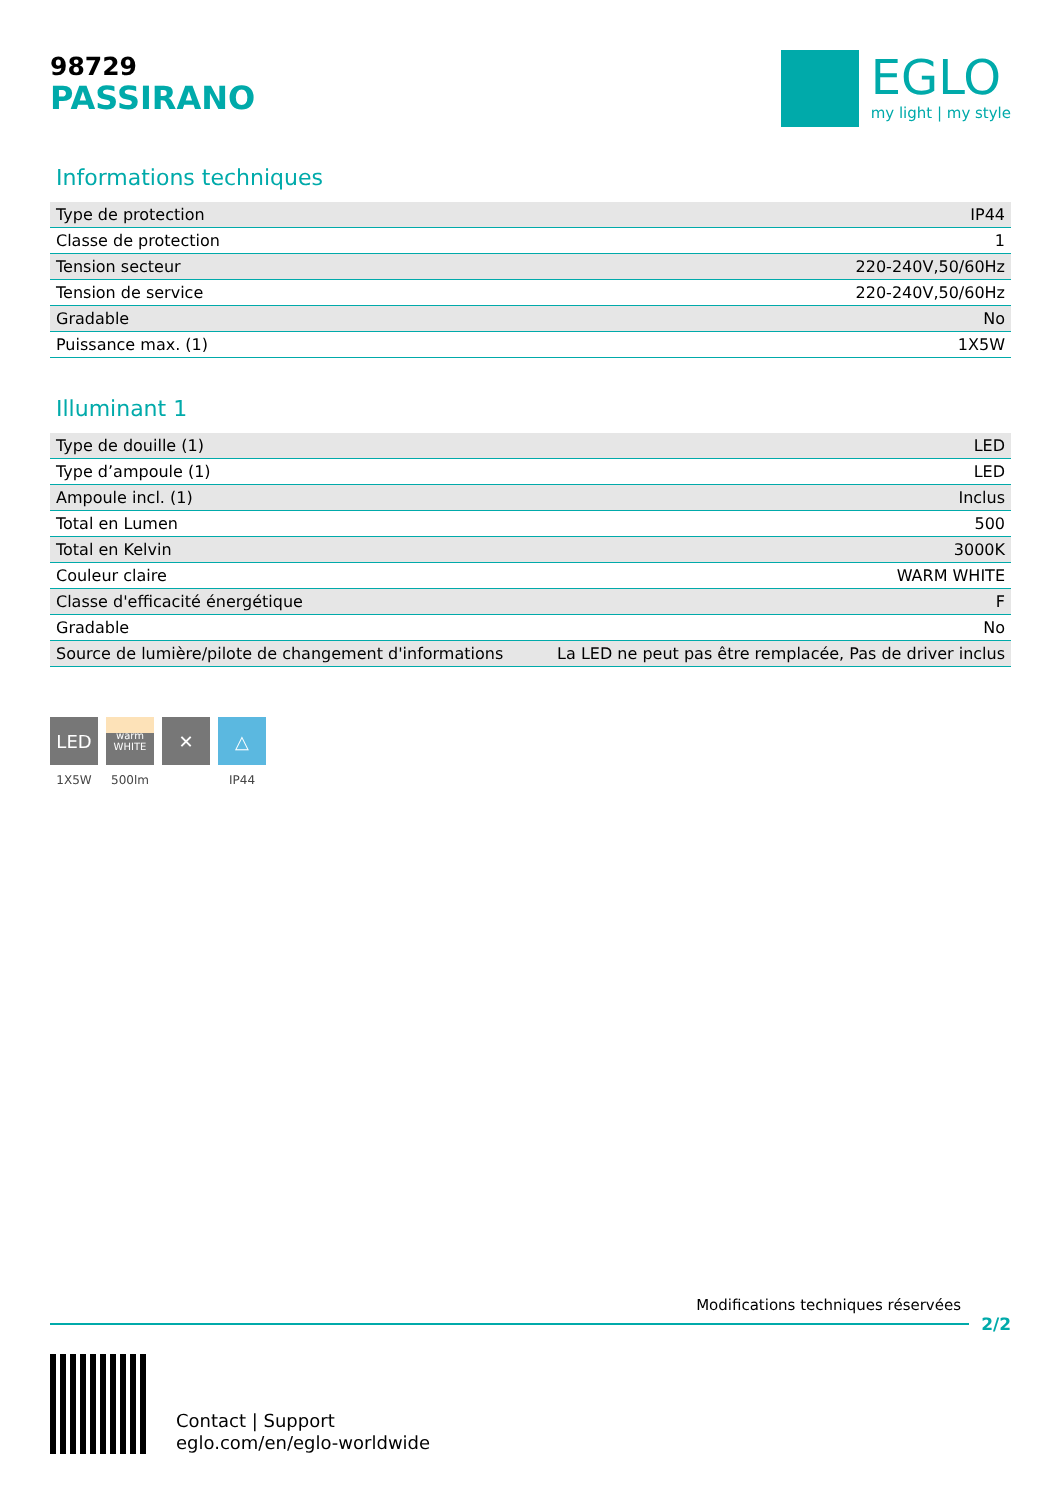98729
PASSIRANO
EGLO
my light | my style
Informations techniques
| Type de protection | IP44 |
| Classe de protection | 1 |
| Tension secteur | 220-240V,50/60Hz |
| Tension de service | 220-240V,50/60Hz |
| Gradable | No |
| Puissance max. (1) | 1X5W |
Illuminant 1
| Type de douille (1) | LED |
| Type d’ampoule (1) | LED |
| Ampoule incl. (1) | Inclus |
| Total en Lumen | 500 |
| Total en Kelvin | 3000K |
| Couleur claire | WARM WHITE |
| Classe d'efficacité énergétique | F |
| Gradable | No |
| Source de lumière/pilote de changement d'informations | La LED ne peut pas être remplacée, Pas de driver inclus |
LED
1X5W
warm
WHITE
500lm
✕ △
IP44
Modifications techniques réservées
2/2
Contact | Support
eglo.com/en/eglo-worldwide